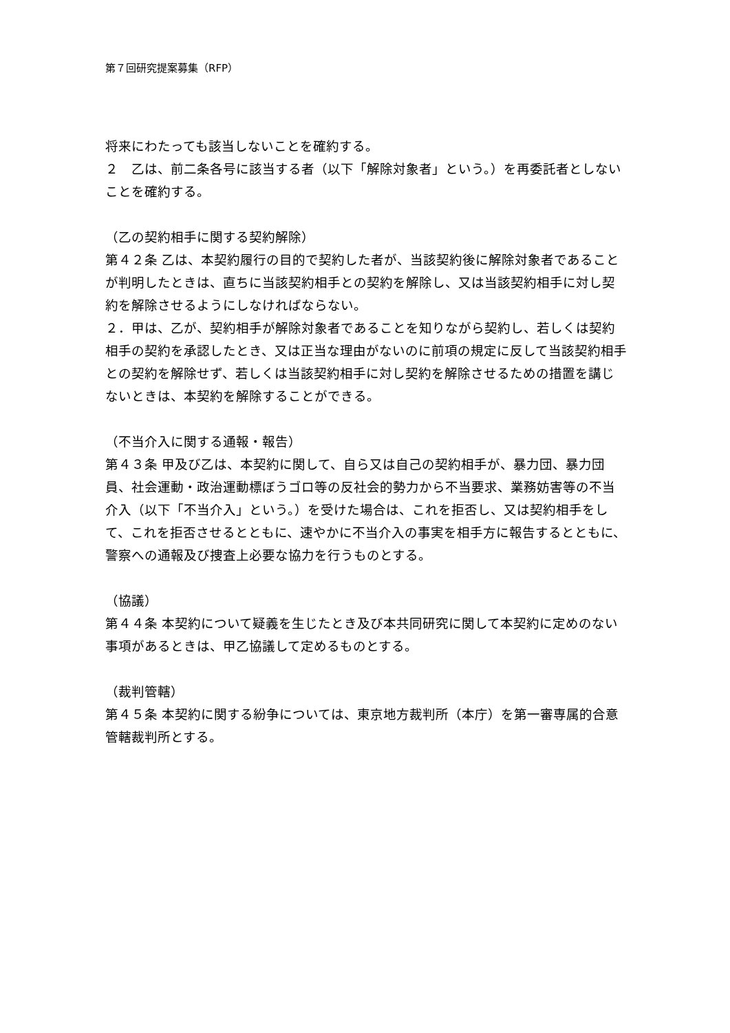第７回研究提案募集（RFP）
将来にわたっても該当しないことを確約する。
２　乙は、前二条各号に該当する者（以下「解除対象者」という。）を再委託者としないことを確約する。
（乙の契約相手に関する契約解除）
第４２条 乙は、本契約履行の目的で契約した者が、当該契約後に解除対象者であることが判明したときは、直ちに当該契約相手との契約を解除し、又は当該契約相手に対し契約を解除させるようにしなければならない。
２．甲は、乙が、契約相手が解除対象者であることを知りながら契約し、若しくは契約相手の契約を承認したとき、又は正当な理由がないのに前項の規定に反して当該契約相手との契約を解除せず、若しくは当該契約相手に対し契約を解除させるための措置を講じないときは、本契約を解除することができる。
（不当介入に関する通報・報告）
第４３条 甲及び乙は、本契約に関して、自ら又は自己の契約相手が、暴力団、暴力団員、社会運動・政治運動標ぼうゴロ等の反社会的勢力から不当要求、業務妨害等の不当介入（以下「不当介入」という。）を受けた場合は、これを拒否し、又は契約相手をして、これを拒否させるとともに、速やかに不当介入の事実を相手方に報告するとともに、警察への通報及び捜査上必要な協力を行うものとする。
（協議）
第４４条 本契約について疑義を生じたとき及び本共同研究に関して本契約に定めのない事項があるときは、甲乙協議して定めるものとする。
（裁判管轄）
第４５条 本契約に関する紛争については、東京地方裁判所（本庁）を第一審専属的合意管轄裁判所とする。